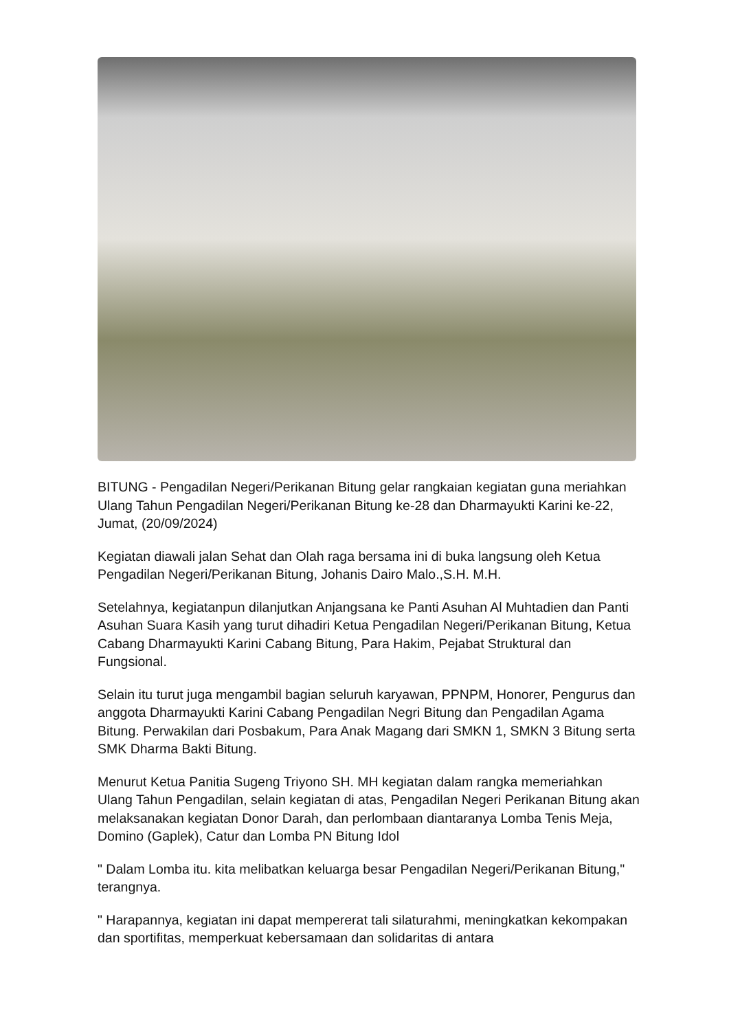BITUNG - Pengadilan Negeri/Perikanan Bitung gelar rangkaian kegiatan guna meriahkan Ulang Tahun Pengadilan Negeri/Perikanan Bitung ke-28 dan Dharmayukti Karini ke-22, Jumat, (20/09/2024)
Kegiatan diawali jalan Sehat dan Olah raga bersama ini di buka langsung oleh Ketua Pengadilan Negeri/Perikanan Bitung, Johanis Dairo Malo.,S.H. M.H.
Setelahnya, kegiatanpun dilanjutkan Anjangsana ke Panti Asuhan Al Muhtadien dan Panti Asuhan Suara Kasih yang turut dihadiri Ketua Pengadilan Negeri/Perikanan Bitung, Ketua Cabang Dharmayukti Karini Cabang Bitung, Para Hakim, Pejabat Struktural dan Fungsional.
Selain itu turut juga mengambil bagian seluruh karyawan, PPNPM, Honorer, Pengurus dan anggota Dharmayukti Karini Cabang Pengadilan Negri Bitung dan Pengadilan Agama Bitung. Perwakilan dari Posbakum, Para Anak Magang dari SMKN 1, SMKN 3 Bitung serta SMK Dharma Bakti Bitung.
Menurut Ketua Panitia Sugeng Triyono SH. MH kegiatan dalam rangka memeriahkan Ulang Tahun Pengadilan, selain kegiatan di atas, Pengadilan Negeri Perikanan Bitung akan melaksanakan kegiatan Donor Darah, dan perlombaan diantaranya Lomba Tenis Meja, Domino (Gaplek), Catur dan Lomba PN Bitung Idol
" Dalam Lomba itu. kita melibatkan keluarga besar Pengadilan Negeri/Perikanan Bitung," terangnya.
" Harapannya, kegiatan ini dapat mempererat tali silaturahmi, meningkatkan kekompakan dan sportifitas, memperkuat kebersamaan dan solidaritas di antara